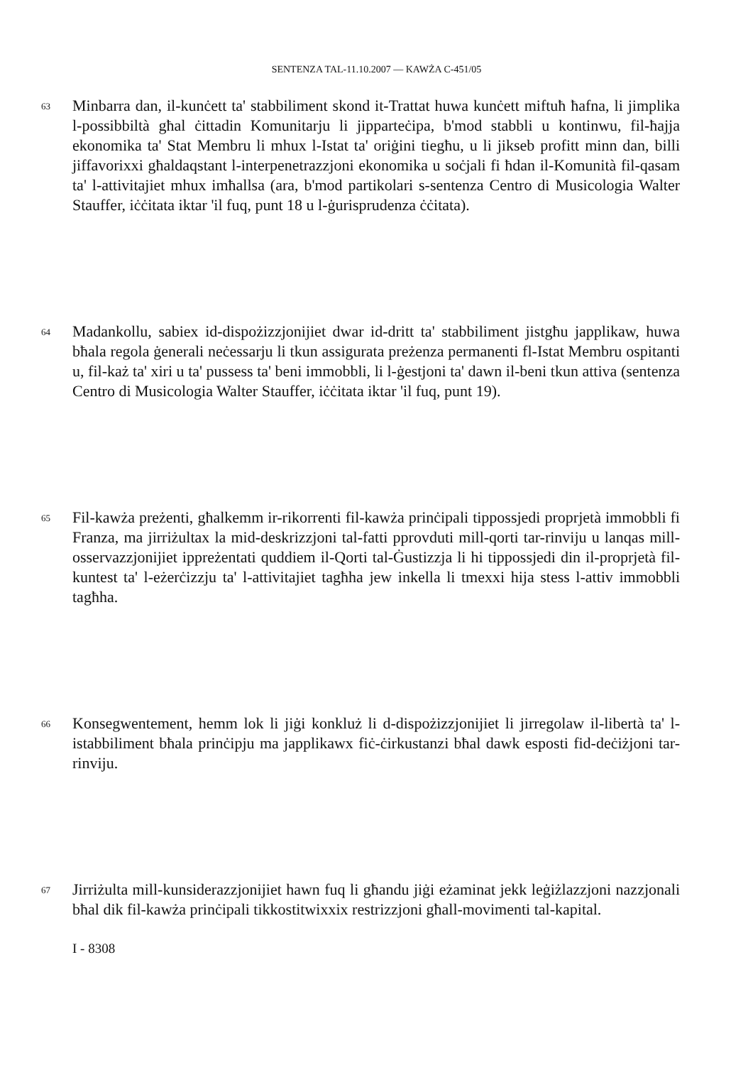SENTENZA TAL-11.10.2007 — KAWŻA C-451/05
63
Minbarra dan, il-kunċett ta' stabbiliment skond it-Trattat huwa kunċett miftuħ ħafna, li jimplika l-possibbiltà għal ċittadin Komunitarju li jipparteċipa, b'mod stabbli u kontinwu, fil-ħajja ekonomika ta' Stat Membru li mhux l-Istat ta' oriġini tiegħu, u li jikseb profitt minn dan, billi jiffavorixxi għaldaqstant l-interpenetrazzjoni ekonomika u soċjali fi ħdan il-Komunità fil-qasam ta' l-attivitajiet mhux imħallsa (ara, b'mod partikolari s-sentenza Centro di Musicologia Walter Stauffer, iċċitata iktar 'il fuq, punt 18 u l-ġurisprudenza ċċitata).
64
Madankollu, sabiex id-dispożizzjonijiet dwar id-dritt ta' stabbiliment jistgħu japplikaw, huwa bħala regola ġenerali neċessarju li tkun assigurata preżenza permanenti fl-Istat Membru ospitanti u, fil-każ ta' xiri u ta' pussess ta' beni immobbli, li l-ġestjoni ta' dawn il-beni tkun attiva (sentenza Centro di Musicologia Walter Stauffer, iċċitata iktar 'il fuq, punt 19).
65
Fil-kawża preżenti, għalkemm ir-rikorrenti fil-kawża prinċipali tippossjedi proprjetà immobbli fi Franza, ma jirriżultax la mid-deskrizzjoni tal-fatti pprovduti mill-qorti tar-rinviju u lanqas mill-osservazzjonijiet ippreżentati quddiem il-Qorti tal-Ġustizzja li hi tippossjedi din il-proprjetà fil-kuntest ta' l-eżerċizzju ta' l-attivitajiet tagħha jew inkella li tmexxi hija stess l-attiv immobbli tagħha.
66
Konsegwentement, hemm lok li jiġi konkluż li d-dispożizzjonijiet li jirregolaw il-libertà ta' l-istabbiliment bħala prinċipju ma japplikawx fiċ-ċirkustanzi bħal dawk esposti fid-deċiżjoni tar-rinviju.
67
Jirriżulta mill-kunsiderazzjonijiet hawn fuq li għandu jiġi eżaminat jekk leġiżlazzjoni nazzjonali bħal dik fil-kawża prinċipali tikkostitwixxix restrizzjoni għall-movimenti tal-kapital.
I - 8308